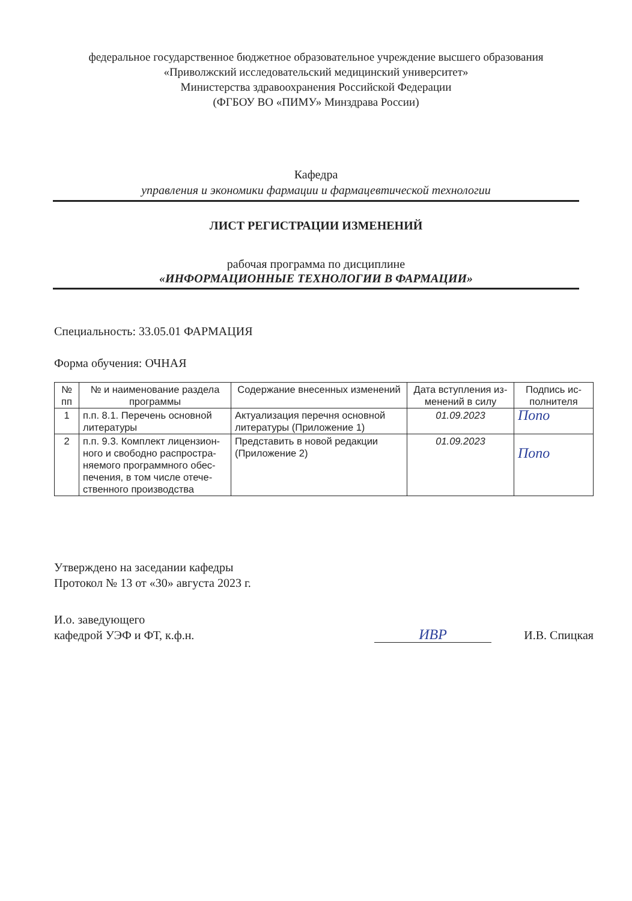федеральное государственное бюджетное образовательное учреждение высшего образования
«Приволжский исследовательский медицинский университет»
Министерства здравоохранения Российской Федерации
(ФГБОУ ВО «ПИМУ» Минздрава России)
Кафедра
управления и экономики фармации и фармацевтической технологии
ЛИСТ РЕГИСТРАЦИИ ИЗМЕНЕНИЙ
рабочая программа по дисциплине
«ИНФОРМАЦИОННЫЕ ТЕХНОЛОГИИ В ФАРМАЦИИ»
Специальность: 33.05.01 ФАРМАЦИЯ
Форма обучения: ОЧНАЯ
| № пп | № и наименование раздела программы | Содержание внесенных изменений | Дата вступления из-менений в силу | Подпись ис-полнителя |
| --- | --- | --- | --- | --- |
| 1 | п.п. 8.1. Перечень основной литературы | Актуализация перечня основной литературы (Приложение 1) | 01.09.2023 | Попо |
| 2 | п.п. 9.3. Комплект лицензион-ного и свободно распростра-няемого программного обес-печения, в том числе отече-ственного производства | Представить в новой редакции (Приложение 2) | 01.09.2023 | Попо |
Утверждено на заседании кафедры
Протокол № 13 от «30» августа 2023 г.
И.о. заведующего
кафедрой УЭФ и ФТ, к.ф.н.
ИВР
И.В. Спицкая